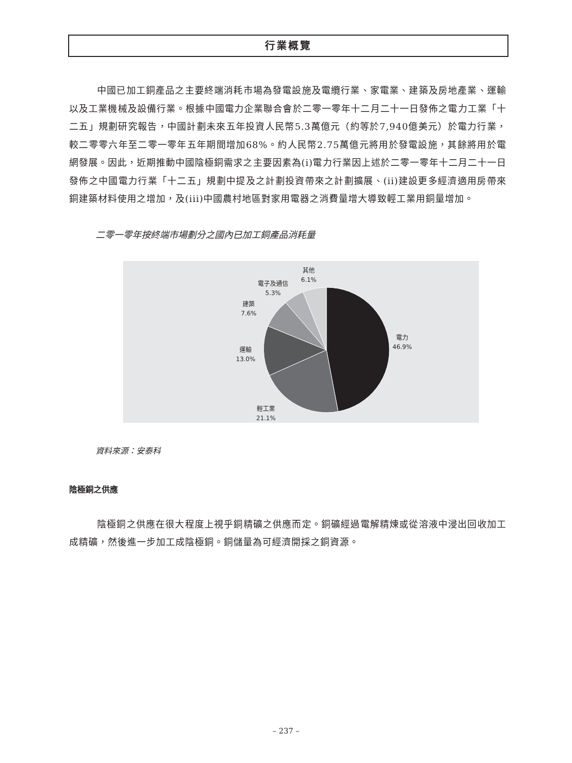行業概覽
中國已加工銅產品之主要終端消耗市場為發電設施及電纜行業、家電業、建築及房地產業、運輸以及工業機械及設備行業。根據中國電力企業聯合會於二零一零年十二月二十一日發佈之電力工業「十二五」規劃研究報告，中國計劃未來五年投資人民幣5.3萬億元（約等於7,940億美元）於電力行業，較二零零六年至二零一零年五年期間增加68%。約人民幣2.75萬億元將用於發電設施，其餘將用於電網發展。因此，近期推動中國陰極銅需求之主要因素為(i)電力行業因上述於二零一零年十二月二十一日發佈之中國電力行業「十二五」規劃中提及之計劃投資帶來之計劃擴展、(ii)建設更多經濟適用房帶來銅建築材料使用之增加，及(iii)中國農村地區對家用電器之消費量增大導致輕工業用銅量增加。
二零一零年按終端市場劃分之國內已加工銅產品消耗量
其他
6.1%
電子及通信
5.3%
建築
7.6%
運輸
13.0%
電力
46.9%
輕工業
21.1%
資料來源：安泰科
陰極銅之供應
陰極銅之供應在很大程度上視乎銅精礦之供應而定。銅礦經過電解精煉或從溶液中浸出回收加工成精礦，然後進一步加工成陰極銅。銅儲量為可經濟開採之銅資源。
– 237 –